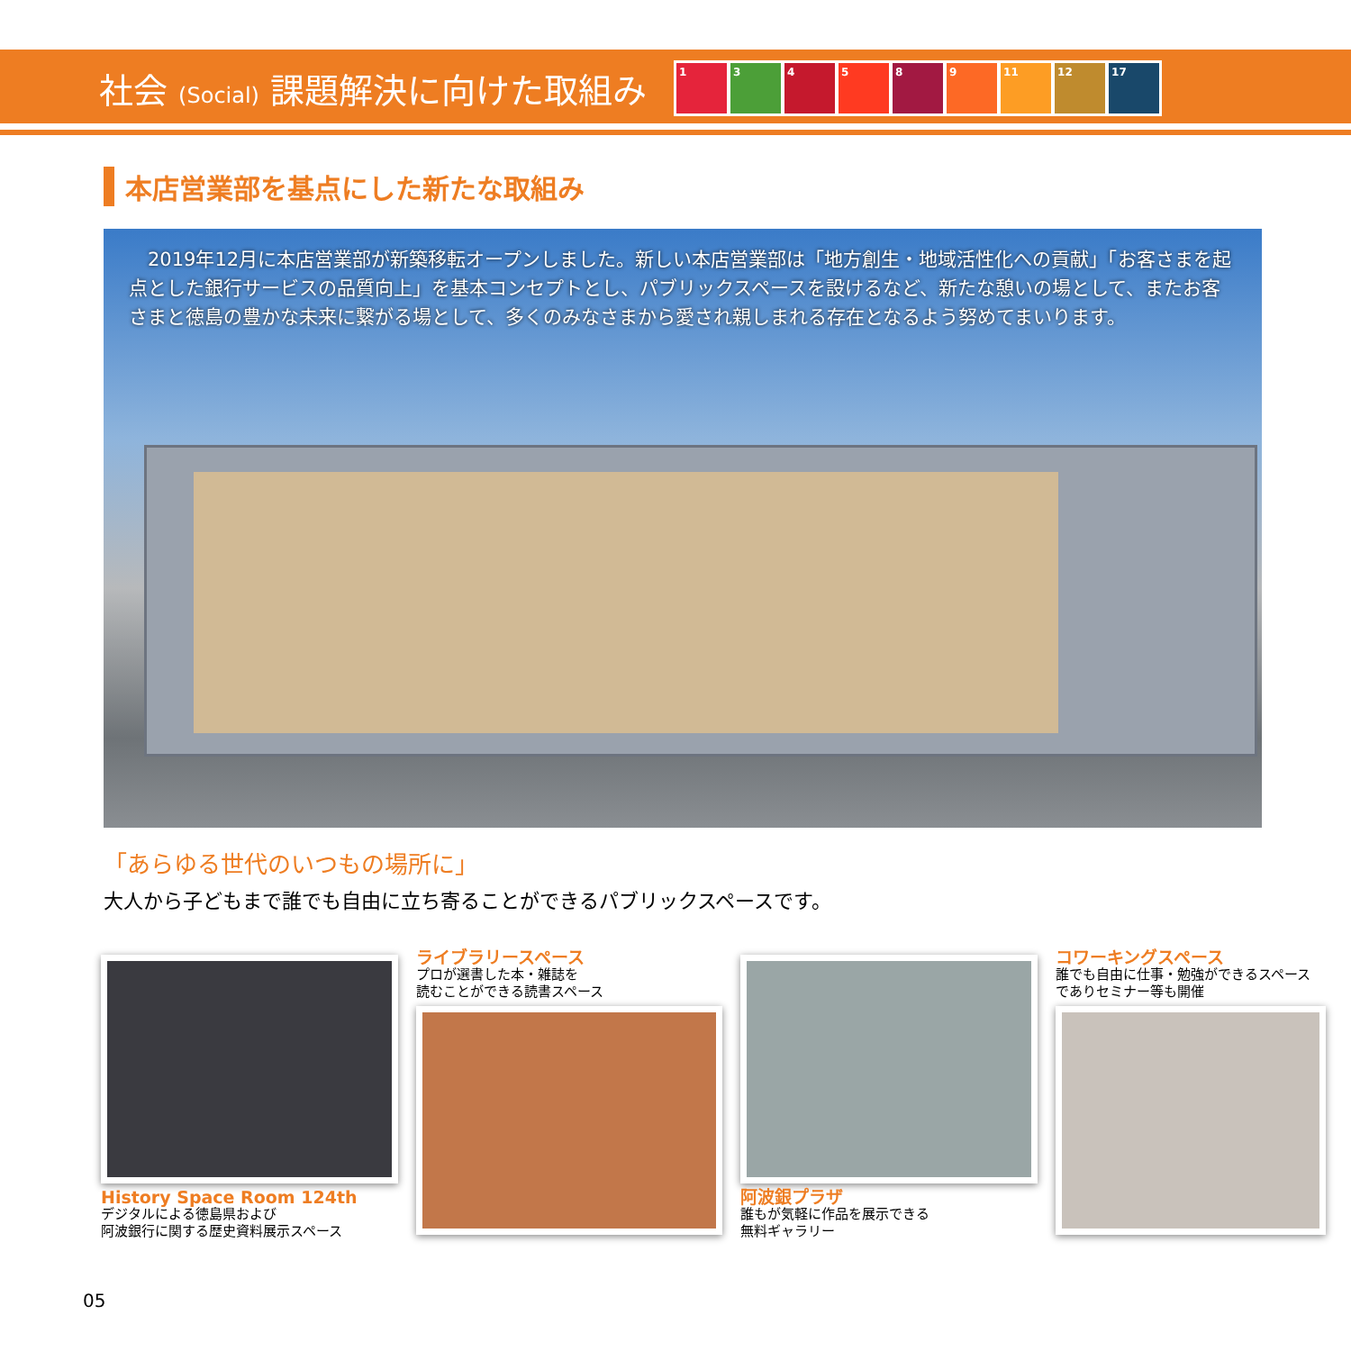社会 (Social) 課題解決に向けた取組み
1 3 4 5 8 9 11 12 17
本店営業部を基点にした新たな取組み
　2019年12月に本店営業部が新築移転オープンしました。新しい本店営業部は「地方創生・地域活性化への貢献」「お客さまを起点とした銀行サービスの品質向上」を基本コンセプトとし、パブリックスペースを設けるなど、新たな憩いの場として、またお客さまと徳島の豊かな未来に繋がる場として、多くのみなさまから愛され親しまれる存在となるよう努めてまいります。
「あらゆる世代のいつもの場所に」
大人から子どもまで誰でも自由に立ち寄ることができるパブリックスペースです。
History Space Room 124th
デジタルによる徳島県および
阿波銀行に関する歴史資料展示スペース
ライブラリースペース
プロが選書した本・雑誌を
読むことができる読書スペース
阿波銀プラザ
誰もが気軽に作品を展示できる
無料ギャラリー
コワーキングスペース
誰でも自由に仕事・勉強ができるスペース
でありセミナー等も開催
05